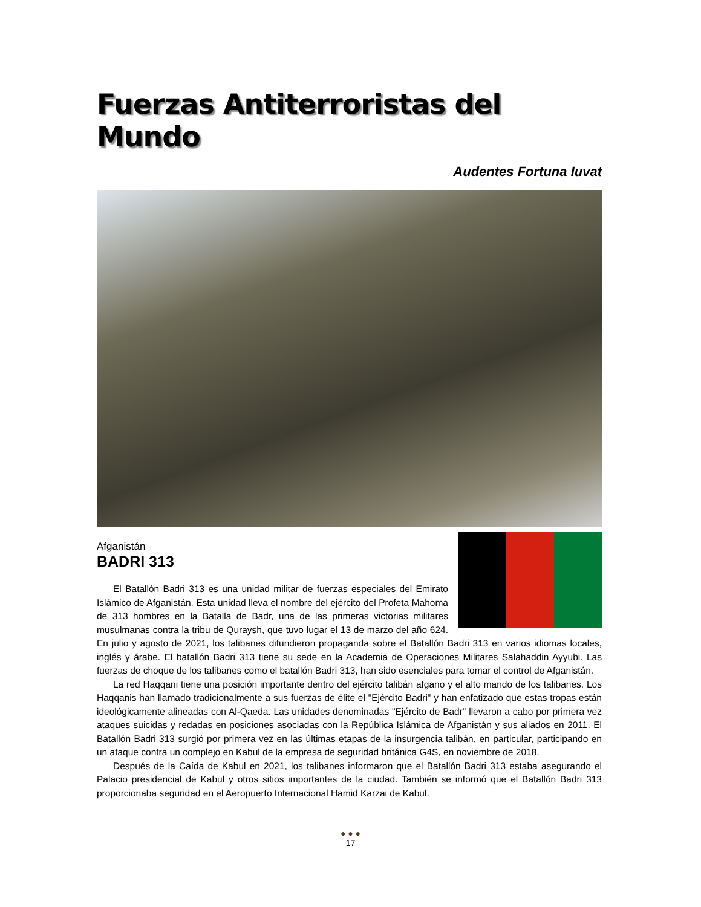Fuerzas Antiterroristas del Mundo
Audentes Fortuna Iuvat
Afganistán
BADRI 313
El Batallón Badri 313 es una unidad militar de fuerzas especiales del Emirato Islámico de Afganistán. Esta unidad lleva el nombre del ejército del Profeta Mahoma de 313 hombres en la Batalla de Badr, una de las primeras victorias militares musulmanas contra la tribu de Quraysh, que tuvo lugar el 13 de marzo del año 624. En julio y agosto de 2021, los talibanes difundieron propaganda sobre el Batallón Badri 313 en varios idiomas locales, inglés y árabe. El batallón Badri 313 tiene su sede en la Academia de Operaciones Militares Salahaddin Ayyubi. Las fuerzas de choque de los talibanes como el batallón Badri 313, han sido esenciales para tomar el control de Afganistán.
La red Haqqani tiene una posición importante dentro del ejército talibán afgano y el alto mando de los talibanes. Los Haqqanis han llamado tradicionalmente a sus fuerzas de élite el "Ejército Badri" y han enfatizado que estas tropas están ideológicamente alineadas con Al-Qaeda. Las unidades denominadas "Ejército de Badr" llevaron a cabo por primera vez ataques suicidas y redadas en posiciones asociadas con la República Islámica de Afganistán y sus aliados en 2011. El Batallón Badri 313 surgió por primera vez en las últimas etapas de la insurgencia talibán, en particular, participando en un ataque contra un complejo en Kabul de la empresa de seguridad británica G4S, en noviembre de 2018.
Después de la Caída de Kabul en 2021, los talibanes informaron que el Batallón Badri 313 estaba asegurando el Palacio presidencial de Kabul y otros sitios importantes de la ciudad. También se informó que el Batallón Badri 313 proporcionaba seguridad en el Aeropuerto Internacional Hamid Karzai de Kabul.
● ● ●
17